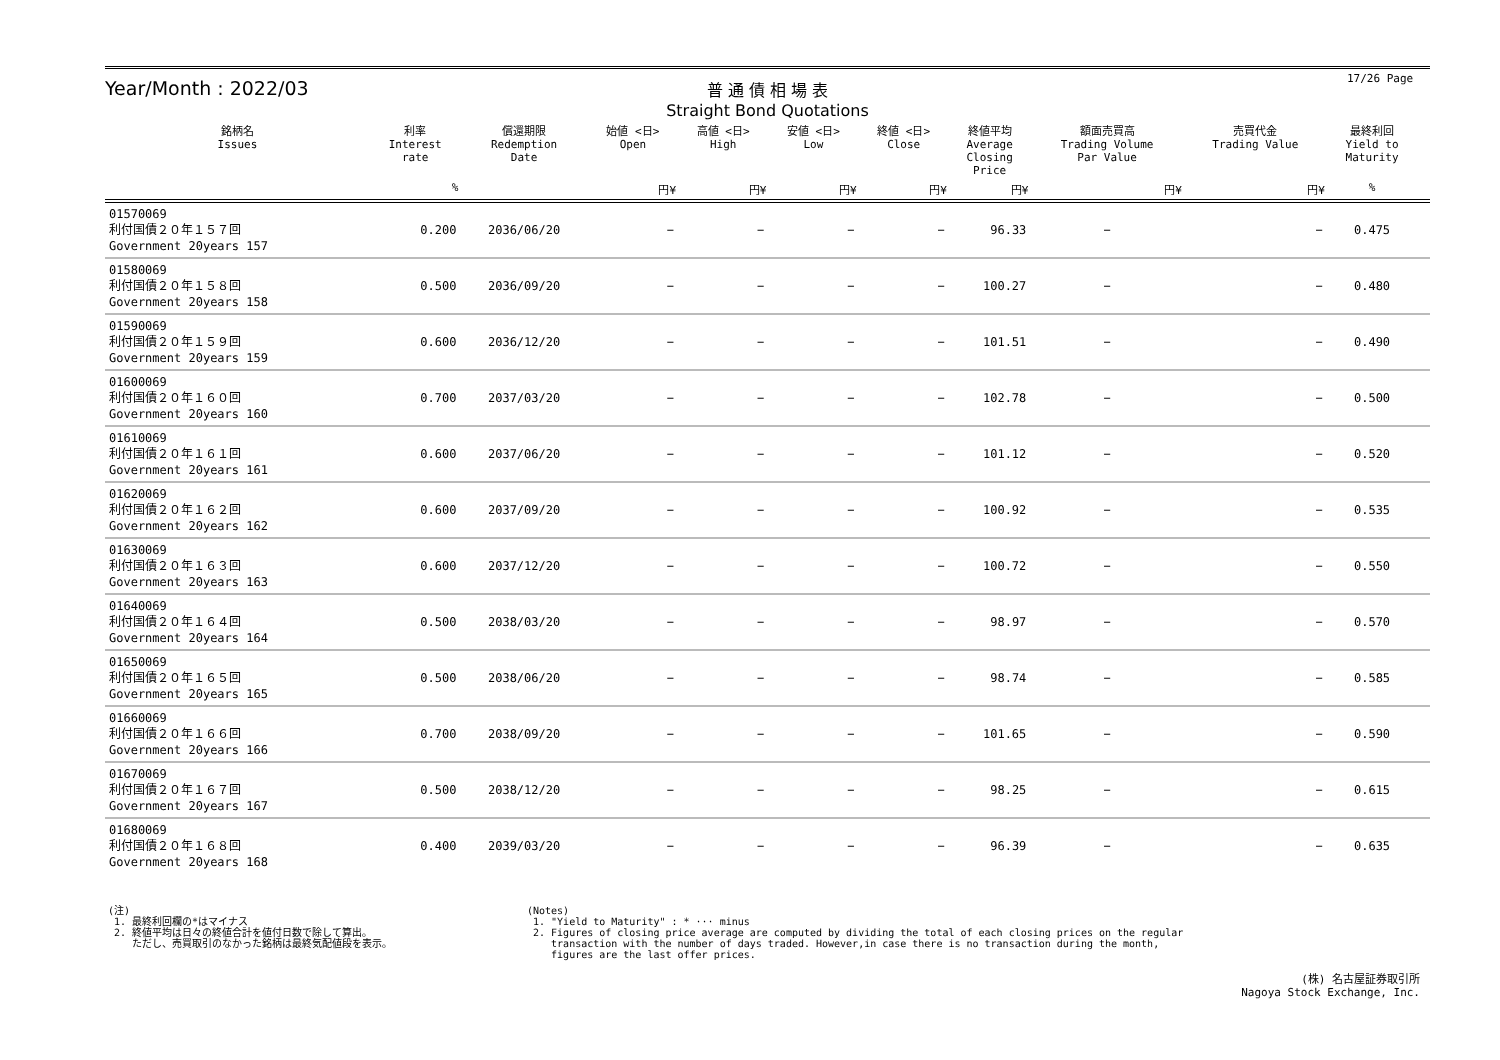17/26 Page
Year/Month : 2022/03
普 通 債 相 場 表
Straight Bond Quotations
| 銘柄名 Issues | 利率 Interest rate | 償還期限 Redemption Date | 始値 <日> Open | 高値 <日> High | 安値 <日> Low | 終値 <日> Close | 終値平均 Average Closing Price | 額面売買高 Trading Volume Par Value | 売買代金 Trading Value | 最終利回 Yield to Maturity | |
| --- | --- | --- | --- | --- | --- | --- | --- | --- | --- | --- | --- |
| | % | | 円¥ | 円¥ | 円¥ | 円¥ | 円¥ | 円¥ | 円¥ | % | |
| 01570069 利付国債２０年１５７回 Government 20years 157 | 0.200 | 2036/06/20 | − | − | − | − | 96.33 | − | − | 0.475 | |
| 01580069 利付国債２０年１５８回 Government 20years 158 | 0.500 | 2036/09/20 | − | − | − | − | 100.27 | − | − | 0.480 | |
| 01590069 利付国債２０年１５９回 Government 20years 159 | 0.600 | 2036/12/20 | − | − | − | − | 101.51 | − | − | 0.490 | |
| 01600069 利付国債２０年１６０回 Government 20years 160 | 0.700 | 2037/03/20 | − | − | − | − | 102.78 | − | − | 0.500 | |
| 01610069 利付国債２０年１６１回 Government 20years 161 | 0.600 | 2037/06/20 | − | − | − | − | 101.12 | − | − | 0.520 | |
| 01620069 利付国債２０年１６２回 Government 20years 162 | 0.600 | 2037/09/20 | − | − | − | − | 100.92 | − | − | 0.535 | |
| 01630069 利付国債２０年１６３回 Government 20years 163 | 0.600 | 2037/12/20 | − | − | − | − | 100.72 | − | − | 0.550 | |
| 01640069 利付国債２０年１６４回 Government 20years 164 | 0.500 | 2038/03/20 | − | − | − | − | 98.97 | − | − | 0.570 | |
| 01650069 利付国債２０年１６５回 Government 20years 165 | 0.500 | 2038/06/20 | − | − | − | − | 98.74 | − | − | 0.585 | |
| 01660069 利付国債２０年１６６回 Government 20years 166 | 0.700 | 2038/09/20 | − | − | − | − | 101.65 | − | − | 0.590 | |
| 01670069 利付国債２０年１６７回 Government 20years 167 | 0.500 | 2038/12/20 | − | − | − | − | 98.25 | − | − | 0.615 | |
| 01680069 利付国債２０年１６８回 Government 20years 168 | 0.400 | 2039/03/20 | − | − | − | − | 96.39 | − | − | 0.635 | |
(注)
1. 最終利回欄の*はマイナス
2. 終値平均は日々の終値合計を値付日数で除して算出。
ただし、売買取引のなかった銘柄は最終気配値段を表示。
(Notes)
1. "Yield to Maturity" : * ··· minus
2. Figures of closing price average are computed by dividing the total of each closing prices on the regular
transaction with the number of days traded. However,in case there is no transaction during the month,
figures are the last offer prices.
(株) 名古屋証券取引所
Nagoya Stock Exchange, Inc.